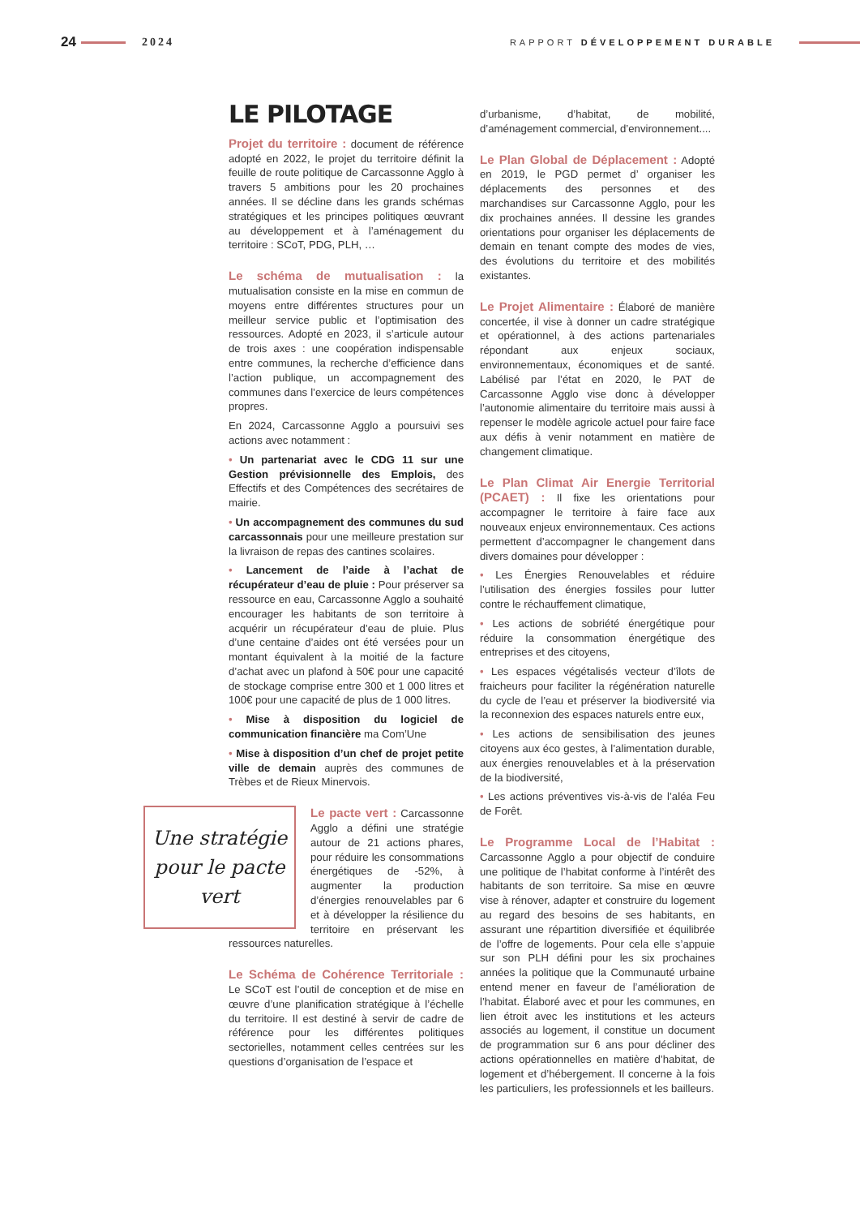24 2024 RAPPORT DÉVELOPPEMENT DURABLE
LE PILOTAGE
Projet du territoire : document de référence adopté en 2022, le projet du territoire définit la feuille de route politique de Carcassonne Agglo à travers 5 ambitions pour les 20 prochaines années. Il se décline dans les grands schémas stratégiques et les principes politiques œuvrant au développement et à l’aménagement du territoire : SCoT, PDG, PLH, …
Le schéma de mutualisation : la mutualisation consiste en la mise en commun de moyens entre différentes structures pour un meilleur service public et l’optimisation des ressources. Adopté en 2023, il s’articule autour de trois axes : une coopération indispensable entre communes, la recherche d’efficience dans l’action publique, un accompagnement des communes dans l’exercice de leurs compétences propres.
En 2024, Carcassonne Agglo a poursuivi ses actions avec notamment :
• Un partenariat avec le CDG 11 sur une Gestion prévisionnelle des Emplois, des Effectifs et des Compétences des secrétaires de mairie.
• Un accompagnement des communes du sud carcassonnais pour une meilleure prestation sur la livraison de repas des cantines scolaires.
• Lancement de l’aide à l’achat de récupérateur d’eau de pluie : Pour préserver sa ressource en eau, Carcassonne Agglo a souhaité encourager les habitants de son territoire à acquérir un récupérateur d’eau de pluie. Plus d’une centaine d’aides ont été versées pour un montant équivalent à la moitié de la facture d’achat avec un plafond à 50€ pour une capacité de stockage comprise entre 300 et 1 000 litres et 100€ pour une capacité de plus de 1 000 litres.
• Mise à disposition du logiciel de communication financière ma Com’Une
• Mise à disposition d’un chef de projet petite ville de demain auprès des communes de Trèbes et de Rieux Minervois.
Une stratégie pour le pacte vert
Le pacte vert : Carcassonne Agglo a défini une stratégie autour de 21 actions phares, pour réduire les consommations énergétiques de -52%, à augmenter la production d’énergies renouvelables par 6 et à développer la résilience du territoire en préservant les ressources naturelles.
Le Schéma de Cohérence Territoriale : Le SCoT est l’outil de conception et de mise en œuvre d’une planification stratégique à l’échelle du territoire. Il est destiné à servir de cadre de référence pour les différentes politiques sectorielles, notamment celles centrées sur les questions d’organisation de l’espace et
d’urbanisme, d’habitat, de mobilité, d’aménagement commercial, d’environnement....
Le Plan Global de Déplacement : Adopté en 2019, le PGD permet d’ organiser les déplacements des personnes et des marchandises sur Carcassonne Agglo, pour les dix prochaines années. Il dessine les grandes orientations pour organiser les déplacements de demain en tenant compte des modes de vies, des évolutions du territoire et des mobilités existantes.
Le Projet Alimentaire : Élaboré de manière concertée, il vise à donner un cadre stratégique et opérationnel, à des actions partenariales répondant aux enjeux sociaux, environnementaux, économiques et de santé. Labélisé par l’état en 2020, le PAT de Carcassonne Agglo vise donc à développer l’autonomie alimentaire du territoire mais aussi à repenser le modèle agricole actuel pour faire face aux défis à venir notamment en matière de changement climatique.
Le Plan Climat Air Energie Territorial (PCAET) : Il fixe les orientations pour accompagner le territoire à faire face aux nouveaux enjeux environnementaux. Ces actions permettent d’accompagner le changement dans divers domaines pour développer :
• Les Énergies Renouvelables et réduire l’utilisation des énergies fossiles pour lutter contre le réchauffement climatique,
• Les actions de sobriété énergétique pour réduire la consommation énergétique des entreprises et des citoyens,
• Les espaces végétalisés vecteur d’îlots de fraicheurs pour faciliter la régénération naturelle du cycle de l’eau et préserver la biodiversité via la reconnexion des espaces naturels entre eux,
• Les actions de sensibilisation des jeunes citoyens aux éco gestes, à l’alimentation durable, aux énergies renouvelables et à la préservation de la biodiversité,
• Les actions préventives vis-à-vis de l’aléa Feu de Forêt.
Le Programme Local de l’Habitat : Carcassonne Agglo a pour objectif de conduire une politique de l’habitat conforme à l’intérêt des habitants de son territoire. Sa mise en œuvre vise à rénover, adapter et construire du logement au regard des besoins de ses habitants, en assurant une répartition diversifiée et équilibrée de l’offre de logements. Pour cela elle s’appuie sur son PLH défini pour les six prochaines années la politique que la Communauté urbaine entend mener en faveur de l’amélioration de l’habitat. Élaboré avec et pour les communes, en lien étroit avec les institutions et les acteurs associés au logement, il constitue un document de programmation sur 6 ans pour décliner des actions opérationnelles en matière d’habitat, de logement et d’hébergement. Il concerne à la fois les particuliers, les professionnels et les bailleurs.